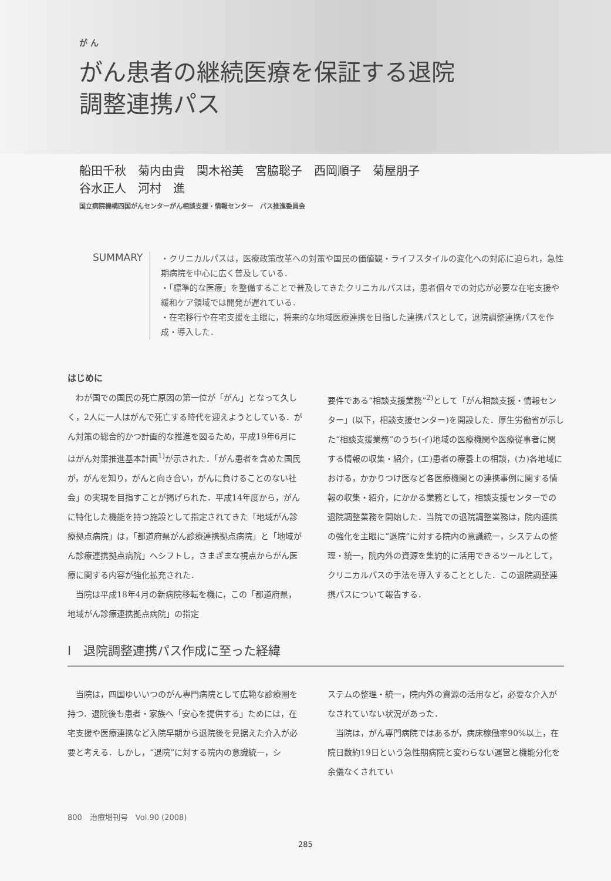が ん
がん患者の継続医療を保証する退院
調整連携パス
船田千秋　菊内由貴　関木裕美　宮脇聡子　西岡順子　菊屋朋子
谷水正人　河村　進
国立病院機構四国がんセンターがん相談支援・情報センター　パス推進委員会
SUMMARY
・クリニカルパスは，医療政策改革への対策や国民の価値観・ライフスタイルの変化への対応に迫られ，急性期病院を中心に広く普及している．
・「標準的な医療」を整備することで普及してきたクリニカルパスは，患者個々での対応が必要な在宅支援や緩和ケア領域では開発が遅れている．
・在宅移行や在宅支援を主眼に，将来的な地域医療連携を目指した連携パスとして，退院調整連携パスを作成・導入した．
はじめに
わが国での国民の死亡原因の第一位が「がん」となって久しく，2人に一人はがんで死亡する時代を迎えようとしている．がん対策の総合的かつ計画的な推進を図るため，平成19年6月にはがん対策推進基本計画<sup>1)</sup>が示された．「がん患者を含めた国民が，がんを知り，がんと向き合い，がんに負けることのない社会」の実現を目指すことが掲げられた．平成14年度から，がんに特化した機能を持つ施設として指定されてきた「地域がん診療拠点病院」は，「都道府県がん診療連携拠点病院」と「地域がん診療連携拠点病院」へシフトし，さまざまな視点からがん医療に関する内容が強化拡充された．
当院は平成18年4月の新病院移転を機に，この「都道府県，地域がん診療連携拠点病院」の指定
要件である“相談支援業務”<sup>2)</sup>として「がん相談支援・情報センター」(以下，相談支援センター)を開設した．厚生労働省が示した“相談支援業務”のうち(イ)地域の医療機関や医療従事者に関する情報の収集・紹介，(エ)患者の療養上の相談，(カ)各地域における，かかりつけ医など各医療機関との連携事例に関する情報の収集・紹介，にかかる業務として，相談支援センターでの退院調整業務を開始した．当院での退院調整業務は，院内連携の強化を主眼に“退院”に対する院内の意識統一，システムの整理・統一，院内外の資源を集約的に活用できるツールとして，クリニカルパスの手法を導入することとした．この退院調整連携パスについて報告する．
Ⅰ　退院調整連携パス作成に至った経緯
当院は，四国ゆいいつのがん専門病院として広範な診療圏を持つ．退院後も患者・家族へ「安心を提供する」ためには，在宅支援や医療連携など入院早期から退院後を見据えた介入が必要と考える．しかし，“退院”に対する院内の意識統一，シ
ステムの整理・統一，院内外の資源の活用など，必要な介入がなされていない状況があった．
当院は，がん専門病院ではあるが，病床稼働率90%以上，在院日数約19日という急性期病院と変わらない運営と機能分化を余儀なくされてい
800　治療増刊号　Vol.90 (2008)
285